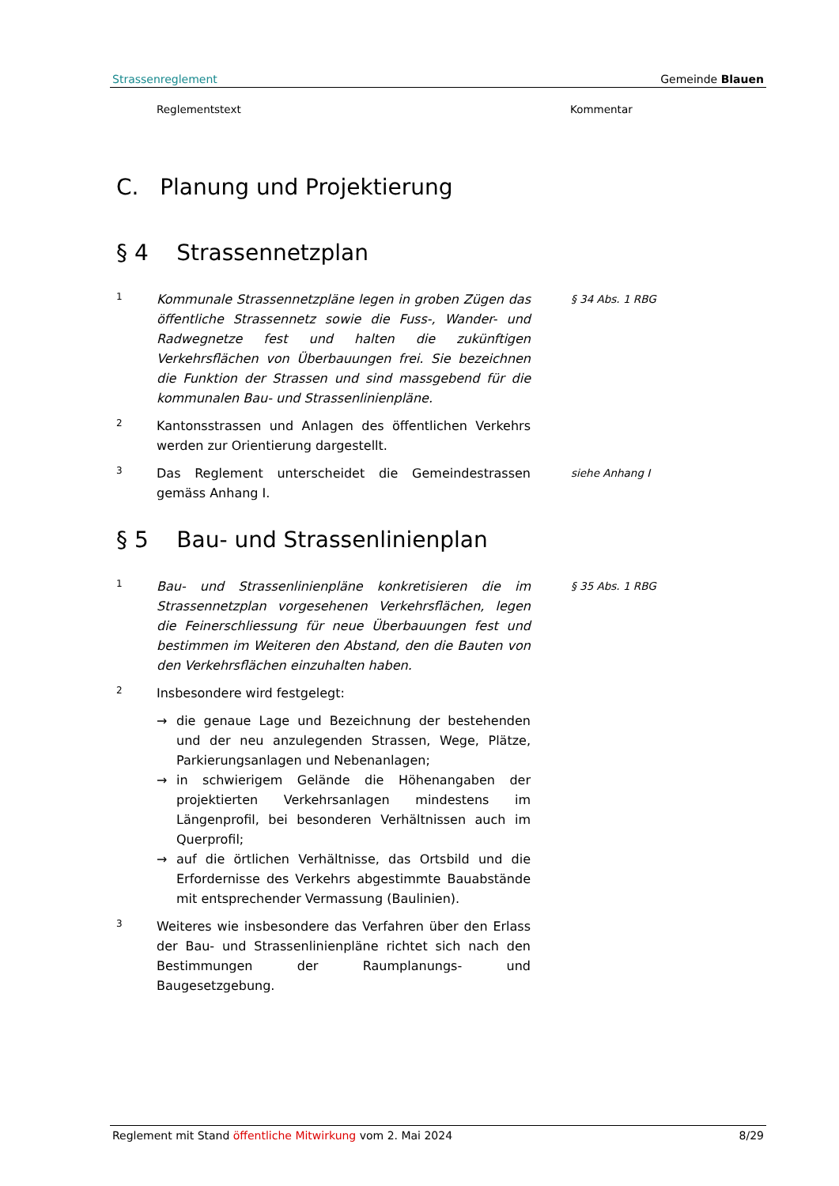Strassenreglement Gemeinde Blauen
Reglementstext Kommentar
C. Planung und Projektierung
§ 4 Strassennetzplan
1
Kommunale Strassennetzpläne legen in groben Zügen das öffentliche Strassennetz sowie die Fuss-, Wander- und Radwegnetze fest und halten die zukünftigen Verkehrsflächen von Überbauungen frei. Sie bezeichnen die Funktion der Strassen und sind massgebend für die kommunalen Bau- und Strassenlinienpläne.
§ 34 Abs. 1 RBG
2
Kantonsstrassen und Anlagen des öffentlichen Verkehrs werden zur Orientierung dargestellt.
3
Das Reglement unterscheidet die Gemeindestrassen gemäss Anhang I.
siehe Anhang I
§ 5 Bau- und Strassenlinienplan
1
Bau- und Strassenlinienpläne konkretisieren die im Strassennetzplan vorgesehenen Verkehrsflächen, legen die Feinerschliessung für neue Überbauungen fest und bestimmen im Weiteren den Abstand, den die Bauten von den Verkehrsflächen einzuhalten haben.
§ 35 Abs. 1 RBG
2
Insbesondere wird festgelegt:
→ die genaue Lage und Bezeichnung der bestehenden und der neu anzulegenden Strassen, Wege, Plätze, Parkierungsanlagen und Nebenanlagen;
→ in schwierigem Gelände die Höhenangaben der projektierten Verkehrsanlagen mindestens im Längenprofil, bei besonderen Verhältnissen auch im Querprofil;
→ auf die örtlichen Verhältnisse, das Ortsbild und die Erfordernisse des Verkehrs abgestimmte Bauabstände mit entsprechender Vermassung (Baulinien).
3
Weiteres wie insbesondere das Verfahren über den Erlass der Bau- und Strassenlinienpläne richtet sich nach den Bestimmungen der Raumplanungs- und Baugesetzgebung.
Reglement mit Stand öffentliche Mitwirkung vom 2. Mai 2024 8/29